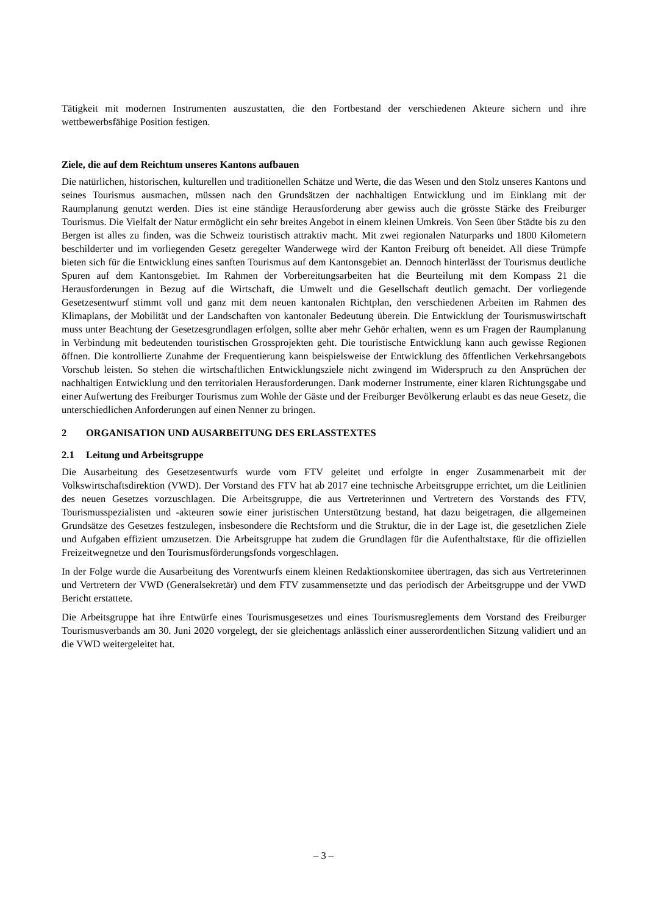Tätigkeit mit modernen Instrumenten auszustatten, die den Fortbestand der verschiedenen Akteure sichern und ihre wettbewerbsfähige Position festigen.
Ziele, die auf dem Reichtum unseres Kantons aufbauen
Die natürlichen, historischen, kulturellen und traditionellen Schätze und Werte, die das Wesen und den Stolz unseres Kantons und seines Tourismus ausmachen, müssen nach den Grundsätzen der nachhaltigen Entwicklung und im Einklang mit der Raumplanung genutzt werden. Dies ist eine ständige Herausforderung aber gewiss auch die grösste Stärke des Freiburger Tourismus. Die Vielfalt der Natur ermöglicht ein sehr breites Angebot in einem kleinen Umkreis. Von Seen über Städte bis zu den Bergen ist alles zu finden, was die Schweiz touristisch attraktiv macht. Mit zwei regionalen Naturparks und 1800 Kilometern beschilderter und im vorliegenden Gesetz geregelter Wanderwege wird der Kanton Freiburg oft beneidet. All diese Trümpfe bieten sich für die Entwicklung eines sanften Tourismus auf dem Kantonsgebiet an. Dennoch hinterlässt der Tourismus deutliche Spuren auf dem Kantonsgebiet. Im Rahmen der Vorbereitungsarbeiten hat die Beurteilung mit dem Kompass 21 die Herausforderungen in Bezug auf die Wirtschaft, die Umwelt und die Gesellschaft deutlich gemacht. Der vorliegende Gesetzesentwurf stimmt voll und ganz mit dem neuen kantonalen Richtplan, den verschiedenen Arbeiten im Rahmen des Klimaplans, der Mobilität und der Landschaften von kantonaler Bedeutung überein. Die Entwicklung der Tourismuswirtschaft muss unter Beachtung der Gesetzesgrundlagen erfolgen, sollte aber mehr Gehör erhalten, wenn es um Fragen der Raumplanung in Verbindung mit bedeutenden touristischen Grossprojekten geht. Die touristische Entwicklung kann auch gewisse Regionen öffnen. Die kontrollierte Zunahme der Frequentierung kann beispielsweise der Entwicklung des öffentlichen Verkehrsangebots Vorschub leisten. So stehen die wirtschaftlichen Entwicklungsziele nicht zwingend im Widerspruch zu den Ansprüchen der nachhaltigen Entwicklung und den territorialen Herausforderungen. Dank moderner Instrumente, einer klaren Richtungsgabe und einer Aufwertung des Freiburger Tourismus zum Wohle der Gäste und der Freiburger Bevölkerung erlaubt es das neue Gesetz, die unterschiedlichen Anforderungen auf einen Nenner zu bringen.
2 ORGANISATION UND AUSARBEITUNG DES ERLASSTEXTES
2.1 Leitung und Arbeitsgruppe
Die Ausarbeitung des Gesetzesentwurfs wurde vom FTV geleitet und erfolgte in enger Zusammenarbeit mit der Volkswirtschaftsdirektion (VWD). Der Vorstand des FTV hat ab 2017 eine technische Arbeitsgruppe errichtet, um die Leitlinien des neuen Gesetzes vorzuschlagen. Die Arbeitsgruppe, die aus Vertreterinnen und Vertretern des Vorstands des FTV, Tourismusspezialisten und -akteuren sowie einer juristischen Unterstützung bestand, hat dazu beigetragen, die allgemeinen Grundsätze des Gesetzes festzulegen, insbesondere die Rechtsform und die Struktur, die in der Lage ist, die gesetzlichen Ziele und Aufgaben effizient umzusetzen. Die Arbeitsgruppe hat zudem die Grundlagen für die Aufenthaltstaxe, für die offiziellen Freizeitwegnetze und den Tourismusförderungsfonds vorgeschlagen.
In der Folge wurde die Ausarbeitung des Vorentwurfs einem kleinen Redaktionskomitee übertragen, das sich aus Vertreterinnen und Vertretern der VWD (Generalsekretär) und dem FTV zusammensetzte und das periodisch der Arbeitsgruppe und der VWD Bericht erstattete.
Die Arbeitsgruppe hat ihre Entwürfe eines Tourismusgesetzes und eines Tourismusreglements dem Vorstand des Freiburger Tourismusverbands am 30. Juni 2020 vorgelegt, der sie gleichentags anlässlich einer ausserordentlichen Sitzung validiert und an die VWD weitergeleitet hat.
– 3 –